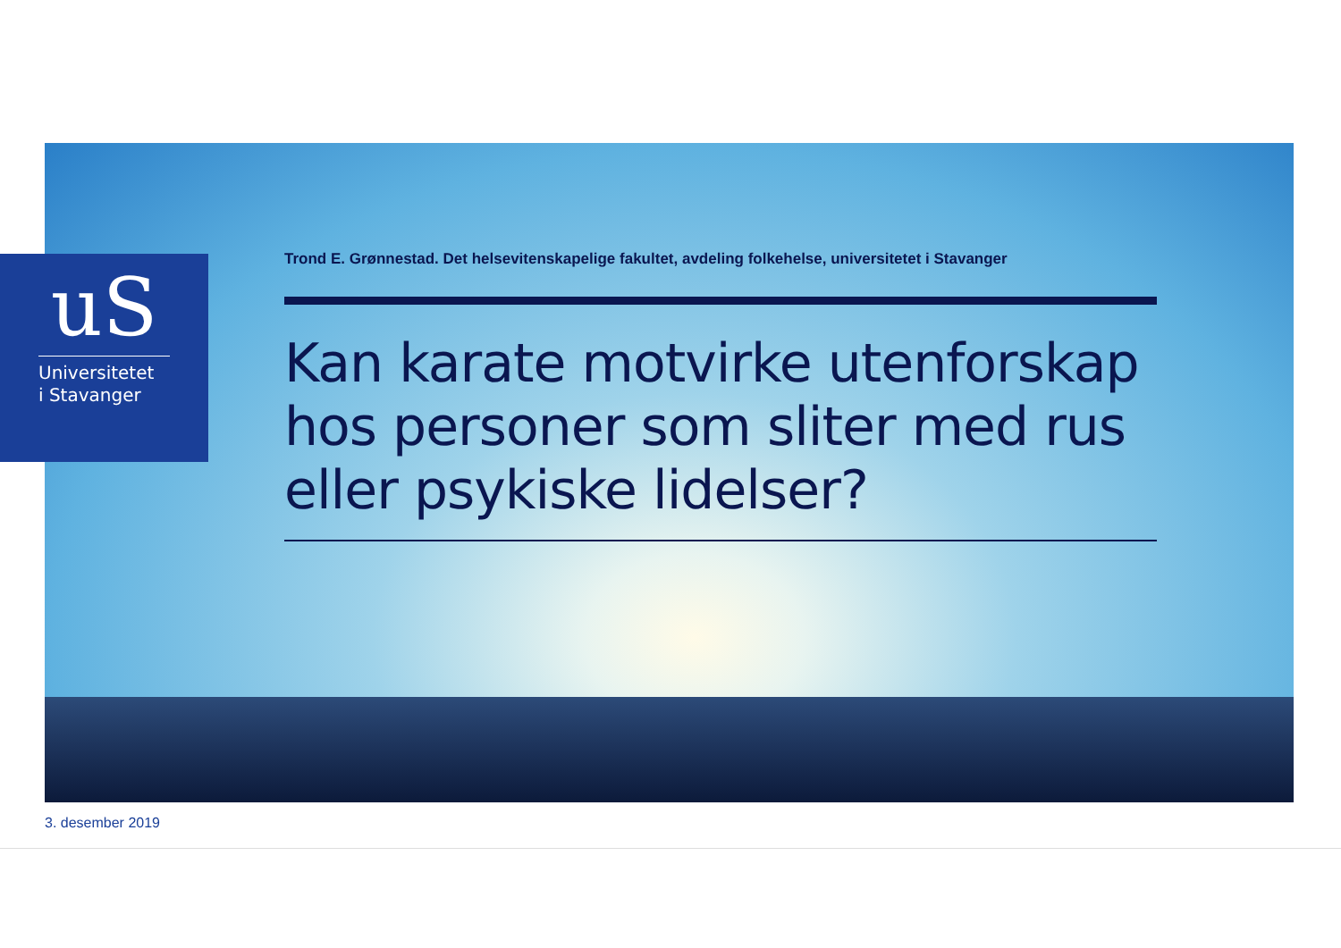uS
Universitetet
i Stavanger
Trond E. Grønnestad. Det helsevitenskapelige fakultet, avdeling folkehelse, universitetet i Stavanger
Kan karate motvirke utenforskap hos personer som sliter med rus eller psykiske lidelser?
3. desember 2019